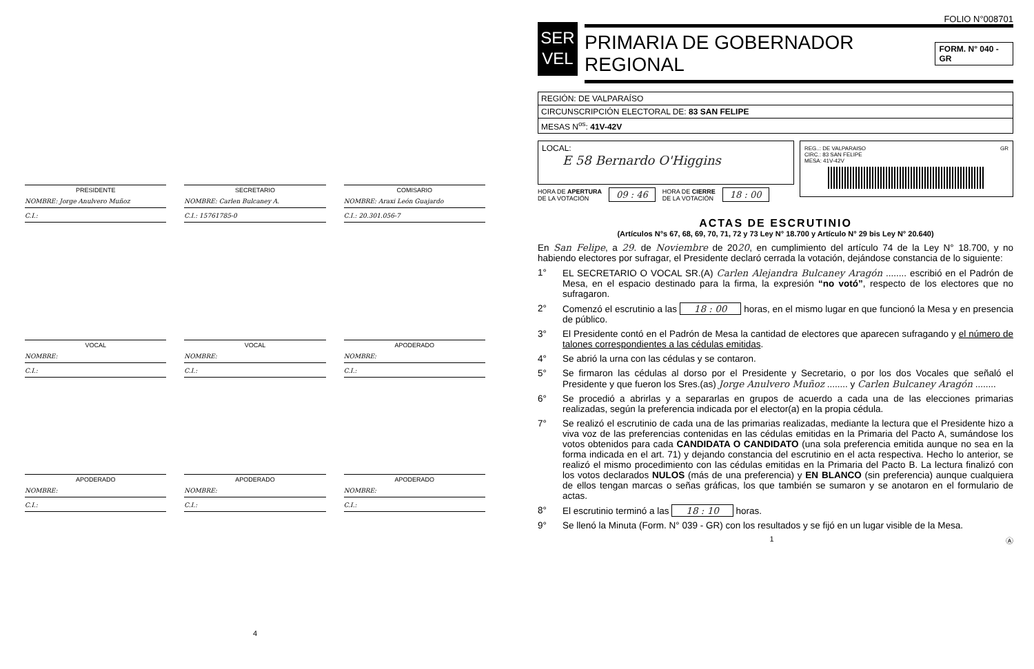PRESIDENTE
NOMBRE: Jorge Anulvero Muñoz
C.I.:
SECRETARIO
NOMBRE: Carlen Bulcaney A.
C.I.: 15761785-0
COMISARIO
NOMBRE: Araxi León Guajardo
C.I.: 20.301.056-7
VOCAL
NOMBRE:
C.I.:
VOCAL
NOMBRE:
C.I.:
APODERADO
NOMBRE:
C.I.:
APODERADO
NOMBRE:
C.I.:
APODERADO
NOMBRE:
C.I.:
APODERADO
NOMBRE:
C.I.:
4
SER
VEL
FOLIO N°008701
PRIMARIA DE GOBERNADOR REGIONAL FORM. N° 040 - GR
REGIÓN: DE VALPARAÍSO
CIRCUNSCRIPCIÓN ELECTORAL DE: 83 SAN FELIPE
MESAS N<sup>os</sup>: 41V-42V
LOCAL:
E 58 Bernardo O'Higgins
HORA DE APERTURA
DE LA VOTACIÓN 09 : 46 HORA DE CIERRE
DE LA VOTACIÓN 18 : 00
REG..: DE VALPARAISO
CIRC.: 83 SAN FELIPE
MESA: 41V-42V GR
ACTAS DE ESCRUTINIO
(Artículos N°s 67, 68, 69, 70, 71, 72 y 73 Ley N° 18.700 y Artículo N° 29 bis Ley N° 20.640)
En San Felipe, a 29. de Noviembre de 2020, en cumplimiento del artículo 74 de la Ley N° 18.700, y no habiendo electores por sufragar, el Presidente declaró cerrada la votación, dejándose constancia de lo siguiente:
1° EL SECRETARIO O VOCAL SR.(A) Carlen Alejandra Bulcaney Aragón ........ escribió en el Padrón de Mesa, en el espacio destinado para la firma, la expresión “no votó”, respecto de los electores que no sufragaron.
2° Comenzó el escrutinio a las 18 : 00 horas, en el mismo lugar en que funcionó la Mesa y en presencia de público.
3° El Presidente contó en el Padrón de Mesa la cantidad de electores que aparecen sufragando y el número de talones correspondientes a las cédulas emitidas.
4° Se abrió la urna con las cédulas y se contaron.
5° Se firmaron las cédulas al dorso por el Presidente y Secretario, o por los dos Vocales que señaló el Presidente y que fueron los Sres.(as) Jorge Anulvero Muñoz ........ y Carlen Bulcaney Aragón ........
6° Se procedió a abrirlas y a separarlas en grupos de acuerdo a cada una de las elecciones primarias realizadas, según la preferencia indicada por el elector(a) en la propia cédula.
7° Se realizó el escrutinio de cada una de las primarias realizadas, mediante la lectura que el Presidente hizo a viva voz de las preferencias contenidas en las cédulas emitidas en la Primaria del Pacto A, sumándose los votos obtenidos para cada CANDIDATA O CANDIDATO (una sola preferencia emitida aunque no sea en la forma indicada en el art. 71) y dejando constancia del escrutinio en el acta respectiva. Hecho lo anterior, se realizó el mismo procedimiento con las cédulas emitidas en la Primaria del Pacto B. La lectura finalizó con los votos declarados NULOS (más de una preferencia) y EN BLANCO (sin preferencia) aunque cualquiera de ellos tengan marcas o señas gráficas, los que también se sumaron y se anotaron en el formulario de actas.
8° El escrutinio terminó a las 18 : 10 horas.
9° Se llenó la Minuta (Form. N° 039 - GR) con los resultados y se fijó en un lugar visible de la Mesa.
1 Ⓐ